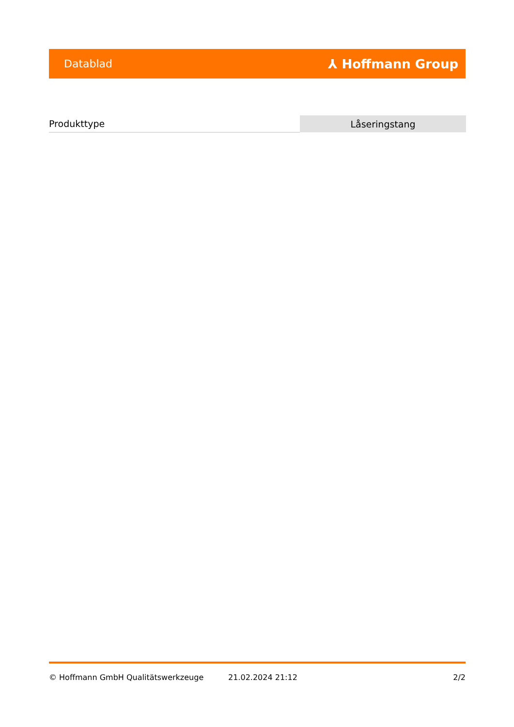Datablad ⅄ Hoffmann Group
| Produkttype | Låseringstang |
© Hoffmann GmbH Qualitätswerkzeuge 21.02.2024 21:12 2/2